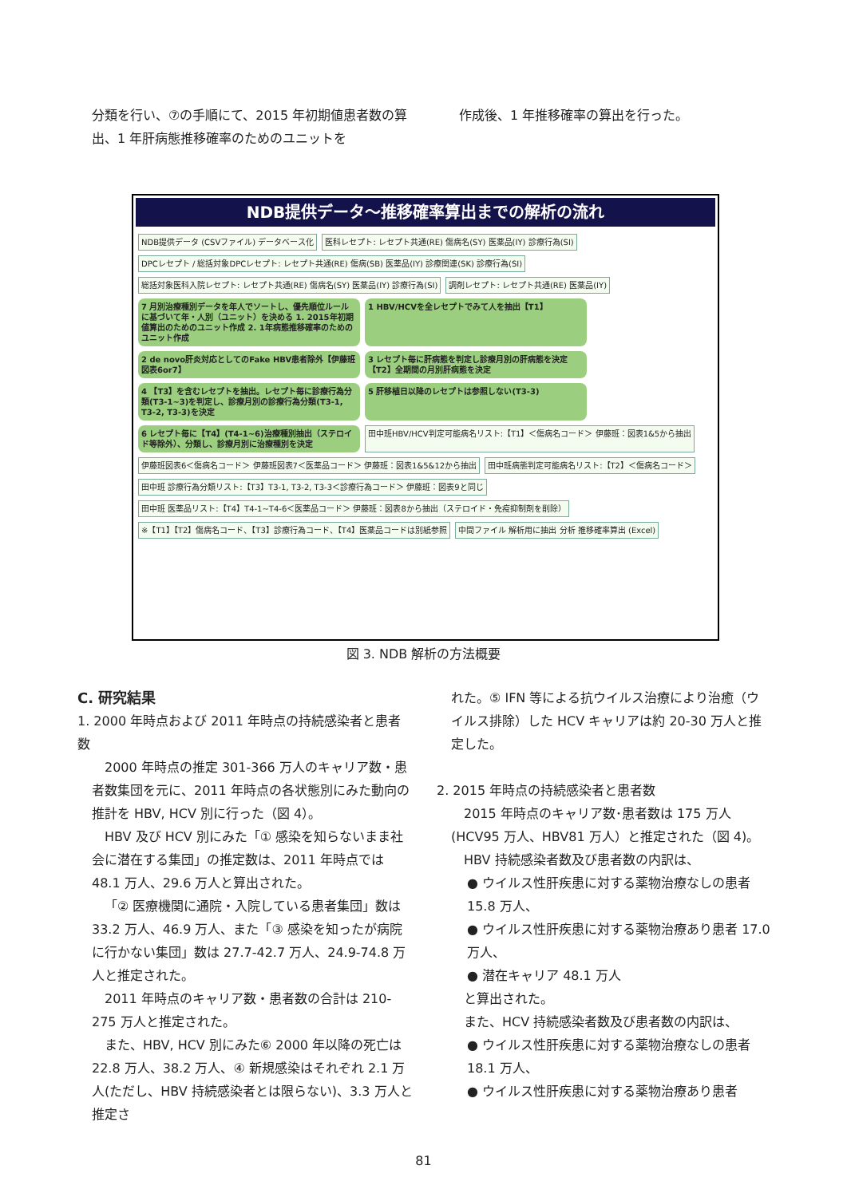分類を行い、⑦の手順にて、2015 年初期値患者数の算出、1 年肝病態推移確率のためのユニットを
作成後、1 年推移確率の算出を行った。
NDB提供データ～推移確率算出までの解析の流れ
NDB提供データ (CSVファイル) データベース化
医科レセプト: レセプト共通(RE) 傷病名(SY) 医薬品(IY) 診療行為(SI)
DPCレセプト / 総括対象DPCレセプト: レセプト共通(RE) 傷病(SB) 医薬品(IY) 診療関連(SK) 診療行為(SI)
総括対象医科入院レセプト: レセプト共通(RE) 傷病名(SY) 医薬品(IY) 診療行為(SI)
調剤レセプト: レセプト共通(RE) 医薬品(IY)
7 月別治療種別データを年人でソートし、優先順位ルールに基づいて年・人別（ユニット）を決める 1. 2015年初期値算出のためのユニット作成 2. 1年病態推移確率のためのユニット作成
1 HBV/HCVを全レセプトでみて人を抽出【T1】
2 de novo肝炎対応としてのFake HBV患者除外【伊藤班図表6or7】
3 レセプト毎に肝病態を判定し診療月別の肝病態を決定【T2】全期間の月別肝病態を決定
4 【T3】を含むレセプトを抽出。レセプト毎に診療行為分類(T3-1~3)を判定し、診療月別の診療行為分類(T3-1, T3-2, T3-3)を決定
5 肝移植日以降のレセプトは参照しない(T3-3)
6 レセプト毎に【T4】(T4-1~6)治療種別抽出（ステロイド等除外）、分類し、診療月別に治療種別を決定
田中班HBV/HCV判定可能病名リスト:【T1】＜傷病名コード＞ 伊藤班：図表1&5から抽出
伊藤班図表6＜傷病名コード＞ 伊藤班図表7＜医薬品コード＞ 伊藤班：図表1&5&12から抽出
田中班病態判定可能病名リスト:【T2】＜傷病名コード＞
田中班 診療行為分類リスト:【T3】T3-1, T3-2, T3-3＜診療行為コード＞ 伊藤班：図表9と同じ
田中班 医薬品リスト:【T4】T4-1~T4-6＜医薬品コード＞ 伊藤班：図表8から抽出（ステロイド・免疫抑制剤を削除）
※【T1】【T2】傷病名コード、【T3】診療行為コード、【T4】医薬品コードは別紙参照
中間ファイル 解析用に抽出 分析 推移確率算出 (Excel)
図 3. NDB 解析の方法概要
C. 研究結果
1. 2000 年時点および 2011 年時点の持続感染者と患者数
2000 年時点の推定 301-366 万人のキャリア数・患者数集団を元に、2011 年時点の各状態別にみた動向の推計を HBV, HCV 別に行った（図 4）。
HBV 及び HCV 別にみた「① 感染を知らないまま社会に潜在する集団」の推定数は、2011 年時点では 48.1 万人、29.6 万人と算出された。
「② 医療機関に通院・入院している患者集団」数は 33.2 万人、46.9 万人、また「③ 感染を知ったが病院に行かない集団」数は 27.7-42.7 万人、24.9-74.8 万人と推定された。
2011 年時点のキャリア数・患者数の合計は 210-275 万人と推定された。
また、HBV, HCV 別にみた⑥ 2000 年以降の死亡は 22.8 万人、38.2 万人、④ 新規感染はそれぞれ 2.1 万人(ただし、HBV 持続感染者とは限らない)、3.3 万人と推定さ
れた。⑤ IFN 等による抗ウイルス治療により治癒（ウイルス排除）した HCV キャリアは約 20-30 万人と推定した。
2. 2015 年時点の持続感染者と患者数
2015 年時点のキャリア数･患者数は 175 万人(HCV95 万人、HBV81 万人）と推定された（図 4)。
HBV 持続感染者数及び患者数の内訳は、
● ウイルス性肝疾患に対する薬物治療なしの患者 15.8 万人、
● ウイルス性肝疾患に対する薬物治療あり患者 17.0 万人、
● 潜在キャリア 48.1 万人
と算出された。
また、HCV 持続感染者数及び患者数の内訳は、
● ウイルス性肝疾患に対する薬物治療なしの患者 18.1 万人、
● ウイルス性肝疾患に対する薬物治療あり患者
81